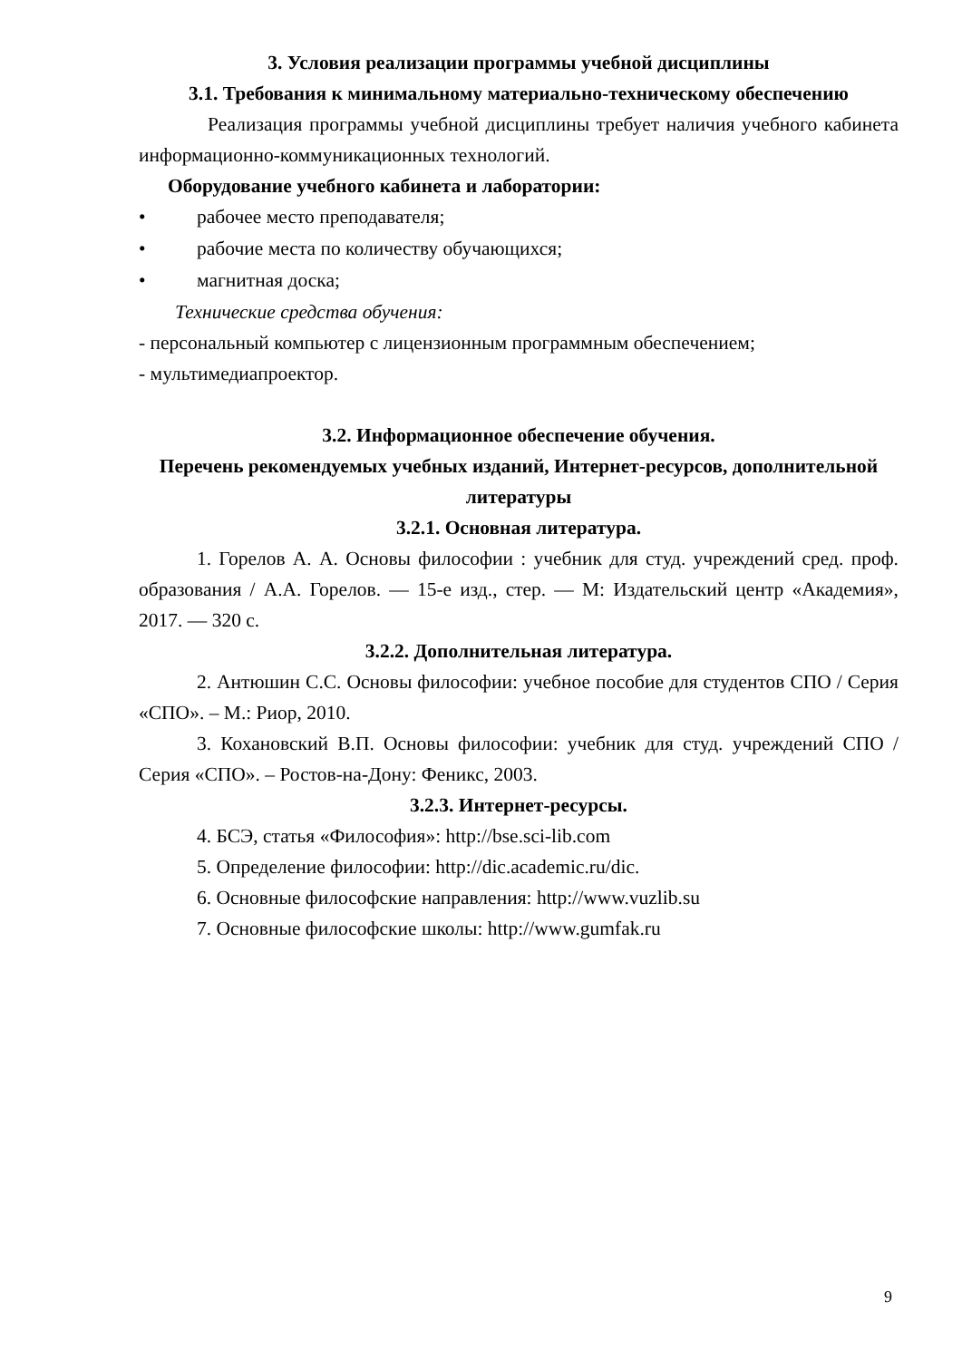3. Условия реализации программы учебной дисциплины
3.1. Требования к минимальному материально-техническому обеспечению
Реализация программы учебной дисциплины требует наличия учебного кабинета информационно-коммуникационных технологий.
Оборудование учебного кабинета и лаборатории:
• рабочее место преподавателя;
• рабочие места по количеству обучающихся;
• магнитная доска;
Технические средства обучения:
- персональный компьютер с лицензионным программным обеспечением;
- мультимедиапроектор.
3.2. Информационное обеспечение обучения.
Перечень рекомендуемых учебных изданий, Интернет-ресурсов, дополнительной литературы
3.2.1. Основная литература.
1. Горелов А. А. Основы философии : учебник для студ. учреждений сред. проф. образования / А.А. Горелов. — 15-е изд., стер. — М: Издательский центр «Академия», 2017. — 320 с.
3.2.2. Дополнительная литература.
2. Антюшин С.С. Основы философии: учебное пособие для студентов СПО / Серия «СПО». – М.: Риор, 2010.
3. Кохановский В.П. Основы философии: учебник для студ. учреждений СПО / Серия «СПО». – Ростов-на-Дону: Феникс, 2003.
3.2.3. Интернет-ресурсы.
4. БСЭ, статья «Философия»: http://bse.sci-lib.com
5. Определение философии: http://dic.academic.ru/dic.
6. Основные философские направления: http://www.vuzlib.su
7. Основные философские школы: http://www.gumfak.ru
9